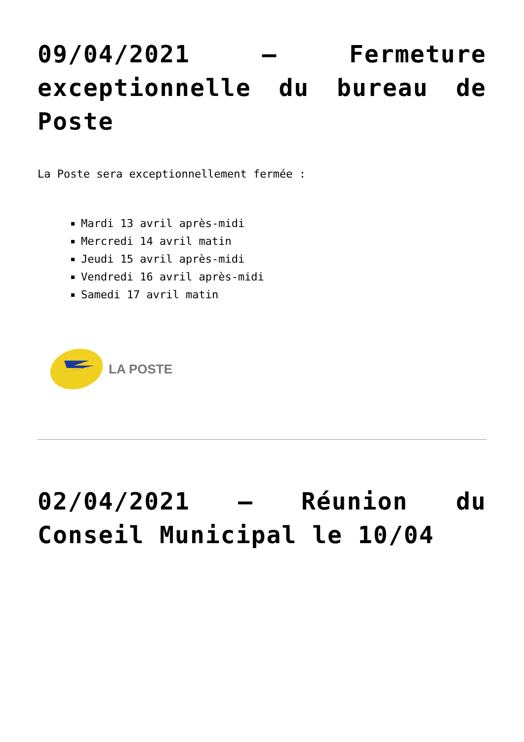09/04/2021 – Fermeture exceptionnelle du bureau de Poste
La Poste sera exceptionnellement fermée :
Mardi 13 avril après-midi
Mercredi 14 avril matin
Jeudi 15 avril après-midi
Vendredi 16 avril après-midi
Samedi 17 avril matin
LA POSTE
02/04/2021 – Réunion du Conseil Municipal le 10/04